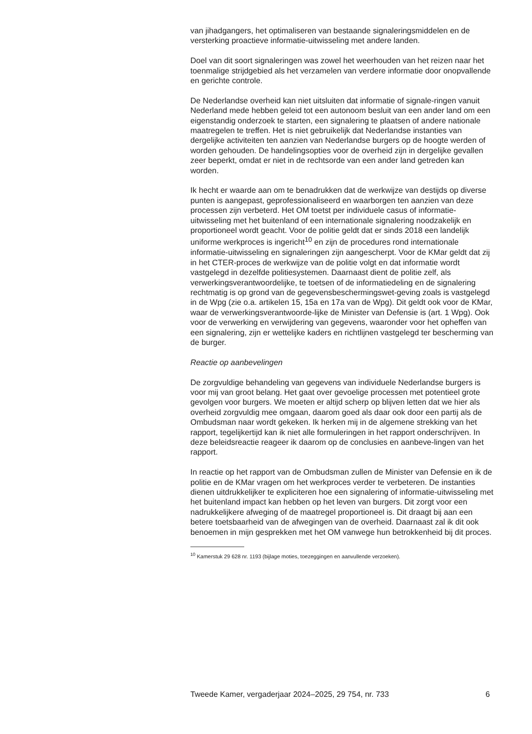van jihadgangers, het optimaliseren van bestaande signaleringsmiddelen en de versterking proactieve informatie-uitwisseling met andere landen.
Doel van dit soort signaleringen was zowel het weerhouden van het reizen naar het toenmalige strijdgebied als het verzamelen van verdere informatie door onopvallende en gerichte controle.
De Nederlandse overheid kan niet uitsluiten dat informatie of signale-ringen vanuit Nederland mede hebben geleid tot een autonoom besluit van een ander land om een eigenstandig onderzoek te starten, een signalering te plaatsen of andere nationale maatregelen te treffen. Het is niet gebruikelijk dat Nederlandse instanties van dergelijke activiteiten ten aanzien van Nederlandse burgers op de hoogte werden of worden gehouden. De handelingsopties voor de overheid zijn in dergelijke gevallen zeer beperkt, omdat er niet in de rechtsorde van een ander land getreden kan worden.
Ik hecht er waarde aan om te benadrukken dat de werkwijze van destijds op diverse punten is aangepast, geprofessionaliseerd en waarborgen ten aanzien van deze processen zijn verbeterd. Het OM toetst per individuele casus of informatie-uitwisseling met het buitenland of een internationale signalering noodzakelijk en proportioneel wordt geacht. Voor de politie geldt dat er sinds 2018 een landelijk uniforme werkproces is ingericht<sup>10</sup> en zijn de procedures rond internationale informatie-uitwisseling en signaleringen zijn aangescherpt. Voor de KMar geldt dat zij in het CTER-proces de werkwijze van de politie volgt en dat informatie wordt vastgelegd in dezelfde politiesystemen. Daarnaast dient de politie zelf, als verwerkingsverantwoordelijke, te toetsen of de informatiedeling en de signalering rechtmatig is op grond van de gegevensbeschermingswet-geving zoals is vastgelegd in de Wpg (zie o.a. artikelen 15, 15a en 17a van de Wpg). Dit geldt ook voor de KMar, waar de verwerkingsverantwoorde-lijke de Minister van Defensie is (art. 1 Wpg). Ook voor de verwerking en verwijdering van gegevens, waaronder voor het opheffen van een signalering, zijn er wettelijke kaders en richtlijnen vastgelegd ter bescherming van de burger.
Reactie op aanbevelingen
De zorgvuldige behandeling van gegevens van individuele Nederlandse burgers is voor mij van groot belang. Het gaat over gevoelige processen met potentieel grote gevolgen voor burgers. We moeten er altijd scherp op blijven letten dat we hier als overheid zorgvuldig mee omgaan, daarom goed als daar ook door een partij als de Ombudsman naar wordt gekeken. Ik herken mij in de algemene strekking van het rapport, tegelijkertijd kan ik niet alle formuleringen in het rapport onderschrijven. In deze beleidsreactie reageer ik daarom op de conclusies en aanbeve-lingen van het rapport.
In reactie op het rapport van de Ombudsman zullen de Minister van Defensie en ik de politie en de KMar vragen om het werkproces verder te verbeteren. De instanties dienen uitdrukkelijker te expliciteren hoe een signalering of informatie-uitwisseling met het buitenland impact kan hebben op het leven van burgers. Dit zorgt voor een nadrukkelijkere afweging of de maatregel proportioneel is. Dit draagt bij aan een betere toetsbaarheid van de afwegingen van de overheid. Daarnaast zal ik dit ook benoemen in mijn gesprekken met het OM vanwege hun betrokkenheid bij dit proces.
<sup>10</sup> Kamerstuk 29 628 nr. 1193 (bijlage moties, toezeggingen en aanvullende verzoeken).
Tweede Kamer, vergaderjaar 2024–2025, 29 754, nr. 733 6